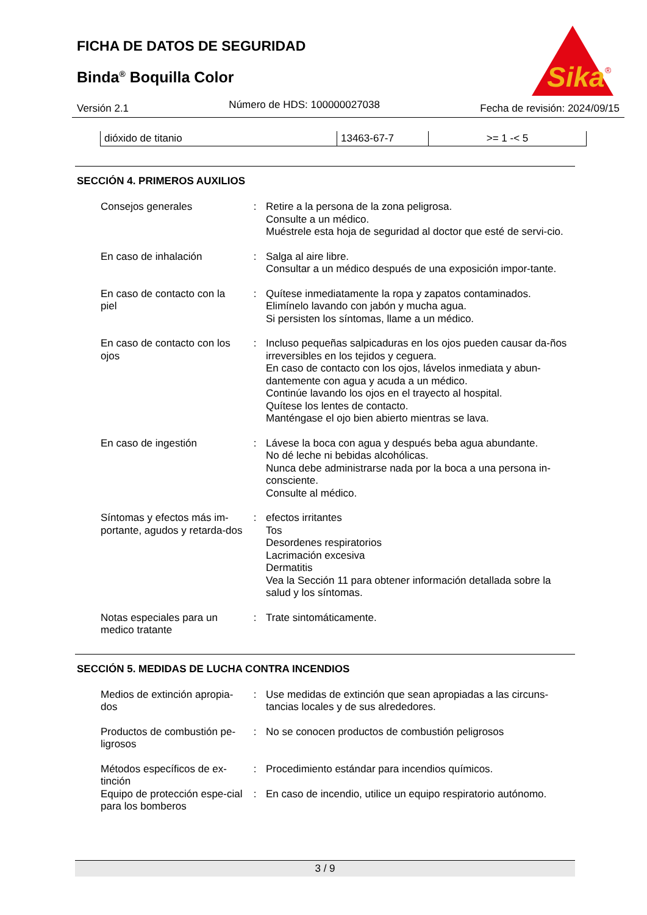FICHA DE DATOS DE SEGURIDAD
Binda<sup>®</sup> Boquilla Color
Sika
®
Versión 2.1 Número de HDS: 100000027038 Fecha de revisión: 2024/09/15
| dióxido de titanio | 13463-67-7 | >= 1 -< 5 |
SECCIÓN 4. PRIMEROS AUXILIOS
| Consejos generales | : | Retire a la persona de la zona peligrosa. Consulte a un médico. Muéstrele esta hoja de seguridad al doctor que esté de servi-cio. |
| En caso de inhalación | : | Salga al aire libre. Consultar a un médico después de una exposición impor-tante. |
| En caso de contacto con la piel | : | Quítese inmediatamente la ropa y zapatos contaminados. Elimínelo lavando con jabón y mucha agua. Si persisten los síntomas, llame a un médico. |
| En caso de contacto con los ojos | : | Incluso pequeñas salpicaduras en los ojos pueden causar da-ños irreversibles en los tejidos y ceguera. En caso de contacto con los ojos, lávelos inmediata y abun-dantemente con agua y acuda a un médico. Continúe lavando los ojos en el trayecto al hospital. Quítese los lentes de contacto. Manténgase el ojo bien abierto mientras se lava. |
| En caso de ingestión | : | Lávese la boca con agua y después beba agua abundante. No dé leche ni bebidas alcohólicas. Nunca debe administrarse nada por la boca a una persona in-consciente. Consulte al médico. |
| Síntomas y efectos más im-portante, agudos y retarda-dos | : | efectos irritantes Tos Desordenes respiratorios Lacrimación excesiva Dermatitis Vea la Sección 11 para obtener información detallada sobre la salud y los síntomas. |
| Notas especiales para un medico tratante | : | Trate sintomáticamente. |
SECCIÓN 5. MEDIDAS DE LUCHA CONTRA INCENDIOS
| Medios de extinción apropia-dos | : | Use medidas de extinción que sean apropiadas a las circuns-tancias locales y de sus alrededores. |
| Productos de combustión pe-ligrosos | : | No se conocen productos de combustión peligrosos |
| Métodos específicos de ex-tinción | : | Procedimiento estándar para incendios químicos. |
| Equipo de protección espe-cial para los bomberos | : | En caso de incendio, utilice un equipo respiratorio autónomo. |
3 / 9